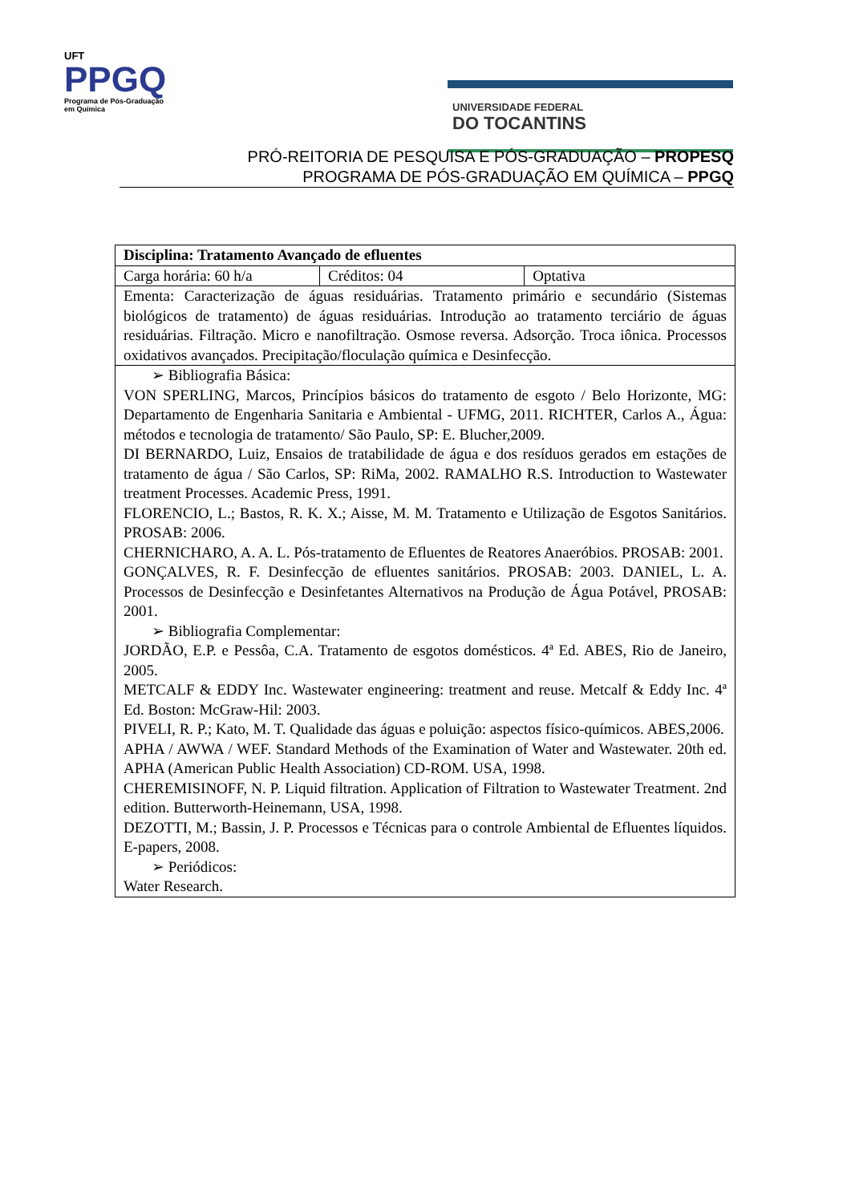UFT
PPGQ
Programa de Pós-Graduação
em Química
UNIVERSIDADE FEDERAL
DO TOCANTINS
PRÓ-REITORIA DE PESQUISA E PÓS-GRADUAÇÃO – PROPESQ
PROGRAMA DE PÓS-GRADUAÇÃO EM QUÍMICA – PPGQ
| Disciplina: Tratamento Avançado de efluentes | | |
| Carga horária: 60 h/a | Créditos: 04 | Optativa |
| Ementa: Caracterização de águas residuárias. Tratamento primário e secundário (Sistemas biológicos de tratamento) de águas residuárias. Introdução ao tratamento terciário de águas residuárias. Filtração. Micro e nanofiltração. Osmose reversa. Adsorção. Troca iônica. Processos oxidativos avançados. Precipitação/floculação química e Desinfecção. | | |
| ➢ Bibliografia Básica: VON SPERLING, Marcos, Princípios básicos do tratamento de esgoto / Belo Horizonte, MG: Departamento de Engenharia Sanitaria e Ambiental - UFMG, 2011. RICHTER, Carlos A., Água: métodos e tecnologia de tratamento/ São Paulo, SP: E. Blucher,2009. DI BERNARDO, Luiz, Ensaios de tratabilidade de água e dos resíduos gerados em estações de tratamento de água / São Carlos, SP: RiMa, 2002. RAMALHO R.S. Introduction to Wastewater treatment Processes. Academic Press, 1991. FLORENCIO, L.; Bastos, R. K. X.; Aisse, M. M. Tratamento e Utilização de Esgotos Sanitários. PROSAB: 2006. CHERNICHARO, A. A. L. Pós-tratamento de Efluentes de Reatores Anaeróbios. PROSAB: 2001. GONÇALVES, R. F. Desinfecção de efluentes sanitários. PROSAB: 2003. DANIEL, L. A. Processos de Desinfecção e Desinfetantes Alternativos na Produção de Água Potável, PROSAB: 2001. ➢ Bibliografia Complementar: JORDÃO, E.P. e Pessôa, C.A. Tratamento de esgotos domésticos. 4ª Ed. ABES, Rio de Janeiro, 2005. METCALF & EDDY Inc. Wastewater engineering: treatment and reuse. Metcalf & Eddy Inc. 4ª Ed. Boston: McGraw-Hil: 2003. PIVELI, R. P.; Kato, M. T. Qualidade das águas e poluição: aspectos físico-químicos. ABES,2006. APHA / AWWA / WEF. Standard Methods of the Examination of Water and Wastewater. 20th ed. APHA (American Public Health Association) CD-ROM. USA, 1998. CHEREMISINOFF, N. P. Liquid filtration. Application of Filtration to Wastewater Treatment. 2nd edition. Butterworth-Heinemann, USA, 1998. DEZOTTI, M.; Bassin, J. P. Processos e Técnicas para o controle Ambiental de Efluentes líquidos. E-papers, 2008. ➢ Periódicos: Water Research. | | |